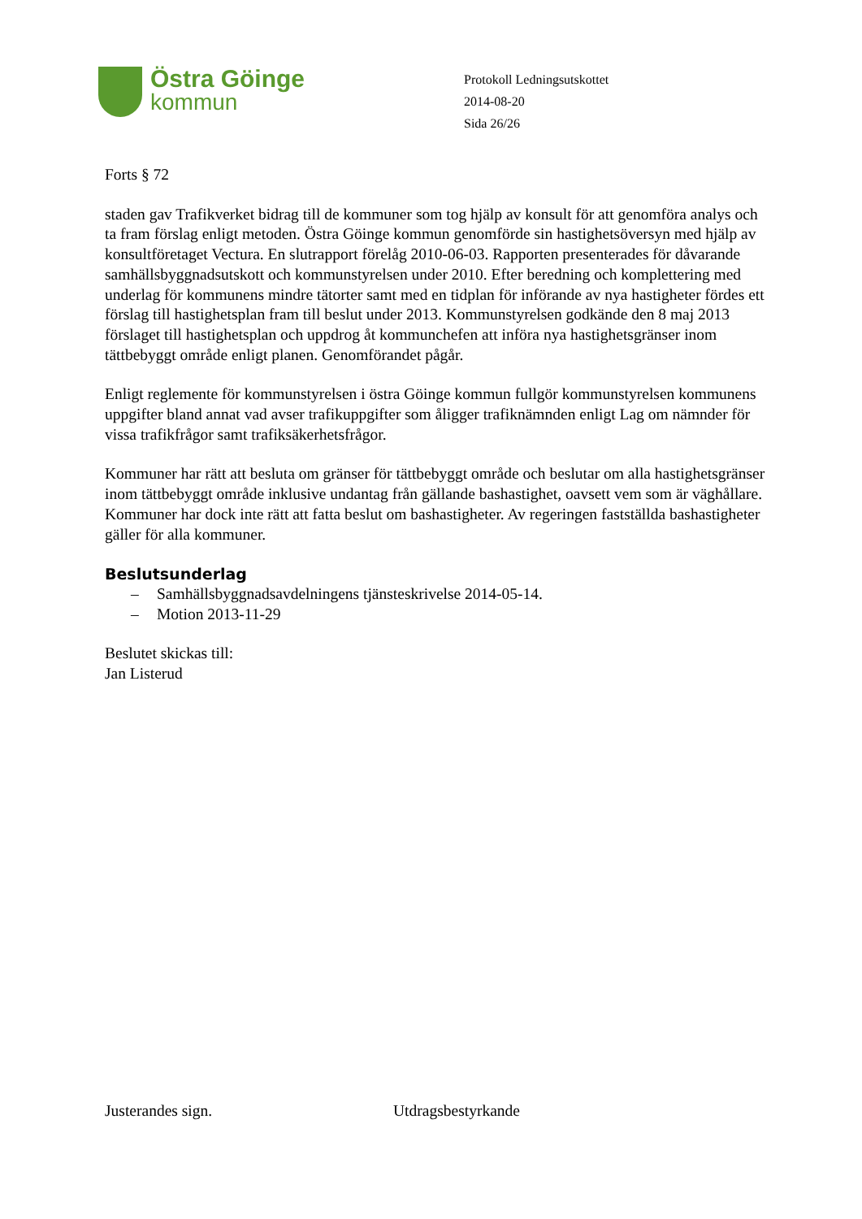Östra Göinge
kommun
Protokoll Ledningsutskottet
2014-08-20
Sida 26/26
Forts § 72
staden gav Trafikverket bidrag till de kommuner som tog hjälp av konsult för att genomföra analys och ta fram förslag enligt metoden. Östra Göinge kommun genomförde sin hastighetsöversyn med hjälp av konsultföretaget Vectura. En slutrapport förelåg 2010-06-03. Rapporten presenterades för dåvarande samhällsbyggnadsutskott och kommunstyrelsen under 2010. Efter beredning och komplettering med underlag för kommunens mindre tätorter samt med en tidplan för införande av nya hastigheter fördes ett förslag till hastighetsplan fram till beslut under 2013. Kommunstyrelsen godkände den 8 maj 2013 förslaget till hastighetsplan och uppdrog åt kommunchefen att införa nya hastighetsgränser inom tättbebyggt område enligt planen. Genomförandet pågår.
Enligt reglemente för kommunstyrelsen i östra Göinge kommun fullgör kommunstyrelsen kommunens uppgifter bland annat vad avser trafikuppgifter som åligger trafiknämnden enligt Lag om nämnder för vissa trafikfrågor samt trafiksäkerhetsfrågor.
Kommuner har rätt att besluta om gränser för tättbebyggt område och beslutar om alla hastighetsgränser inom tättbebyggt område inklusive undantag från gällande bashastighet, oavsett vem som är väghållare. Kommuner har dock inte rätt att fatta beslut om bashastigheter. Av regeringen fastställda bashastigheter gäller för alla kommuner.
Beslutsunderlag
– Samhällsbyggnadsavdelningens tjänsteskrivelse 2014-05-14.
– Motion 2013-11-29
Beslutet skickas till:
Jan Listerud
Justerandes sign. Utdragsbestyrkande